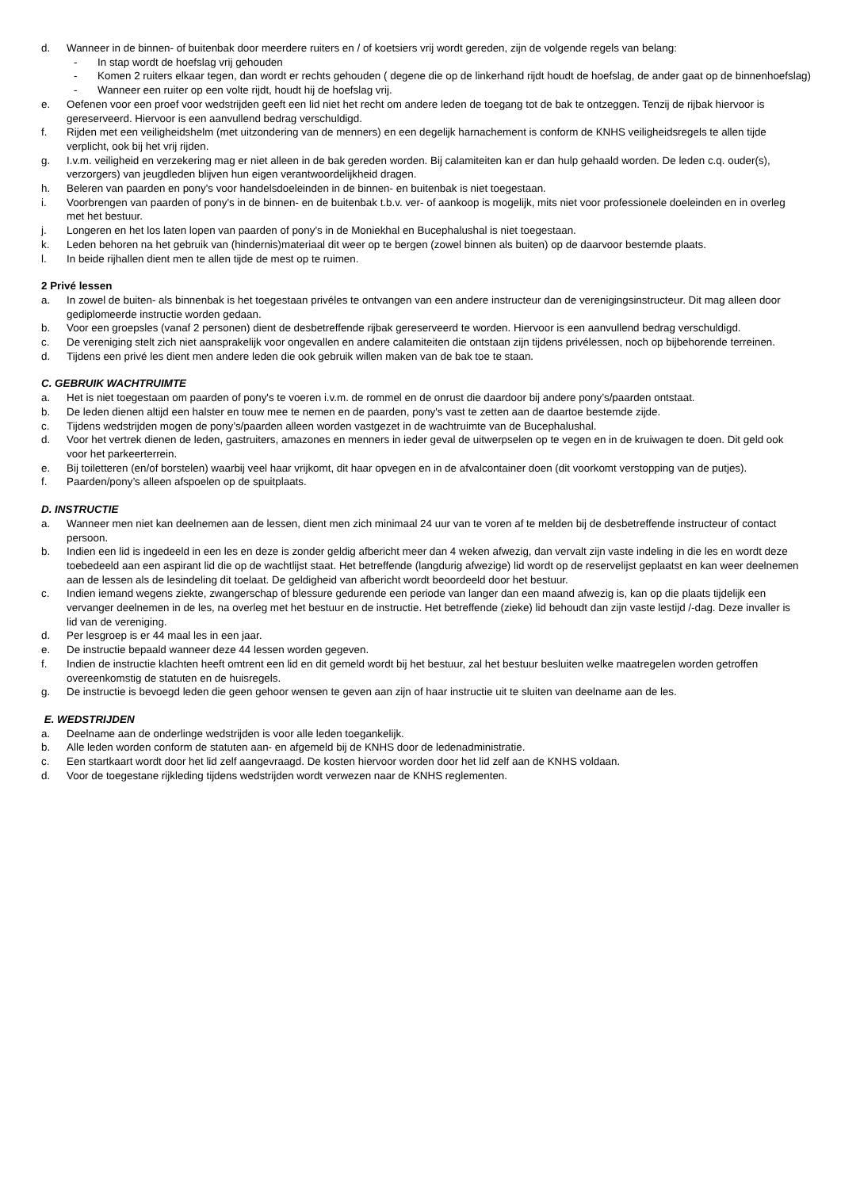d. Wanneer in de binnen- of buitenbak door meerdere ruiters en / of koetsiers vrij wordt gereden, zijn de volgende regels van belang:
- In stap wordt de hoefslag vrij gehouden
- Komen 2 ruiters elkaar tegen, dan wordt er rechts gehouden ( degene die op de linkerhand rijdt houdt de hoefslag, de ander gaat op de binnenhoefslag)
- Wanneer een ruiter op een volte rijdt, houdt hij de hoefslag vrij.
e. Oefenen voor een proef voor wedstrijden geeft een lid niet het recht om andere leden de toegang tot de bak te ontzeggen. Tenzij de rijbak hiervoor is gereserveerd. Hiervoor is een aanvullend bedrag verschuldigd.
f. Rijden met een veiligheidshelm (met uitzondering van de menners) en een degelijk harnachement is conform de KNHS veiligheidsregels te allen tijde verplicht, ook bij het vrij rijden.
g. I.v.m. veiligheid en verzekering mag er niet alleen in de bak gereden worden. Bij calamiteiten kan er dan hulp gehaald worden. De leden c.q. ouder(s), verzorgers) van jeugdleden blijven hun eigen verantwoordelijkheid dragen.
h. Beleren van paarden en pony's voor handelsdoeleinden in de binnen- en buitenbak is niet toegestaan.
i. Voorbrengen van paarden of pony's in de binnen- en de buitenbak t.b.v. ver- of aankoop is mogelijk, mits niet voor professionele doeleinden en in overleg met het bestuur.
j. Longeren en het los laten lopen van paarden of pony's in de Moniekhal en Bucephalushal is niet toegestaan.
k. Leden behoren na het gebruik van (hindernis)materiaal dit weer op te bergen (zowel binnen als buiten) op de daarvoor bestemde plaats.
l. In beide rijhallen dient men te allen tijde de mest op te ruimen.
2 Privé lessen
a. In zowel de buiten- als binnenbak is het toegestaan privéles te ontvangen van een andere instructeur dan de verenigingsinstructeur. Dit mag alleen door gediplomeerde instructie worden gedaan.
b. Voor een groepsles (vanaf 2 personen) dient de desbetreffende rijbak gereserveerd te worden. Hiervoor is een aanvullend bedrag verschuldigd.
c. De vereniging stelt zich niet aansprakelijk voor ongevallen en andere calamiteiten die ontstaan zijn tijdens privélessen, noch op bijbehorende terreinen.
d. Tijdens een privé les dient men andere leden die ook gebruik willen maken van de bak toe te staan.
C. GEBRUIK WACHTRUIMTE
a. Het is niet toegestaan om paarden of pony's te voeren i.v.m. de rommel en de onrust die daardoor bij andere pony’s/paarden ontstaat.
b. De leden dienen altijd een halster en touw mee te nemen en de paarden, pony's vast te zetten aan de daartoe bestemde zijde.
c. Tijdens wedstrijden mogen de pony’s/paarden alleen worden vastgezet in de wachtruimte van de Bucephalushal.
d. Voor het vertrek dienen de leden, gastruiters, amazones en menners in ieder geval de uitwerpselen op te vegen en in de kruiwagen te doen. Dit geld ook voor het parkeerterrein.
e. Bij toiletteren (en/of borstelen) waarbij veel haar vrijkomt, dit haar opvegen en in de afvalcontainer doen (dit voorkomt verstopping van de putjes).
f. Paarden/pony’s alleen afspoelen op de spuitplaats.
D. INSTRUCTIE
a. Wanneer men niet kan deelnemen aan de lessen, dient men zich minimaal 24 uur van te voren af te melden bij de desbetreffende instructeur of contact persoon.
b. Indien een lid is ingedeeld in een les en deze is zonder geldig afbericht meer dan 4 weken afwezig, dan vervalt zijn vaste indeling in die les en wordt deze toebedeeld aan een aspirant lid die op de wachtlijst staat. Het betreffende (langdurig afwezige) lid wordt op de reservelijst geplaatst en kan weer deelnemen aan de lessen als de lesindeling dit toelaat. De geldigheid van afbericht wordt beoordeeld door het bestuur.
c. Indien iemand wegens ziekte, zwangerschap of blessure gedurende een periode van langer dan een maand afwezig is, kan op die plaats tijdelijk een vervanger deelnemen in de les, na overleg met het bestuur en de instructie. Het betreffende (zieke) lid behoudt dan zijn vaste lestijd /-dag. Deze invaller is lid van de vereniging.
d. Per lesgroep is er 44 maal les in een jaar.
e. De instructie bepaald wanneer deze 44 lessen worden gegeven.
f. Indien de instructie klachten heeft omtrent een lid en dit gemeld wordt bij het bestuur, zal het bestuur besluiten welke maatregelen worden getroffen overeenkomstig de statuten en de huisregels.
g. De instructie is bevoegd leden die geen gehoor wensen te geven aan zijn of haar instructie uit te sluiten van deelname aan de les.
E. WEDSTRIJDEN
a. Deelname aan de onderlinge wedstrijden is voor alle leden toegankelijk.
b. Alle leden worden conform de statuten aan- en afgemeld bij de KNHS door de ledenadministratie.
c. Een startkaart wordt door het lid zelf aangevraagd. De kosten hiervoor worden door het lid zelf aan de KNHS voldaan.
d. Voor de toegestane rijkleding tijdens wedstrijden wordt verwezen naar de KNHS reglementen.